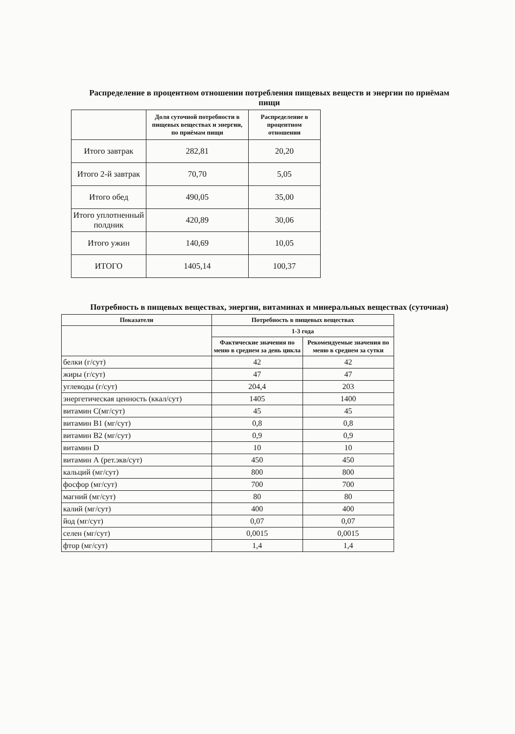Распределение в процентном отношении потребления пищевых веществ и энергии по приёмам пищи
| | Доля суточной потребности в пищевых веществах и энергии, по приёмам пищи | Распределение в процентном отношении |
| --- | --- | --- |
| Итого завтрак | 282,81 | 20,20 |
| Итого 2-й завтрак | 70,70 | 5,05 |
| Итого обед | 490,05 | 35,00 |
| Итого уплотненный полдник | 420,89 | 30,06 |
| Итого ужин | 140,69 | 10,05 |
| ИТОГО | 1405,14 | 100,37 |
Потребность в пищевых веществах, энергии, витаминах и минеральных веществах (суточная)
| Показатели | Потребность в пищевых веществах | |
| --- | --- | --- |
| | 1-3 года | |
| | Фактические значения по меню в среднем за день цикла | Рекомендуемые значения по меню в среднем за сутки |
| белки (г/сут) | 42 | 42 |
| жиры (г/сут) | 47 | 47 |
| углеводы (г/сут) | 204,4 | 203 |
| энергетическая ценность (ккал/сут) | 1405 | 1400 |
| витамин С(мг/сут) | 45 | 45 |
| витамин В1 (мг/сут) | 0,8 | 0,8 |
| витамин В2 (мг/сут) | 0,9 | 0,9 |
| витамин D | 10 | 10 |
| витамин А (рет.экв/сут) | 450 | 450 |
| кальций (мг/сут) | 800 | 800 |
| фосфор (мг/сут) | 700 | 700 |
| магний (мг/сут) | 80 | 80 |
| калий (мг/сут) | 400 | 400 |
| йод (мг/сут) | 0,07 | 0,07 |
| селен (мг/сут) | 0,0015 | 0,0015 |
| фтор (мг/сут) | 1,4 | 1,4 |